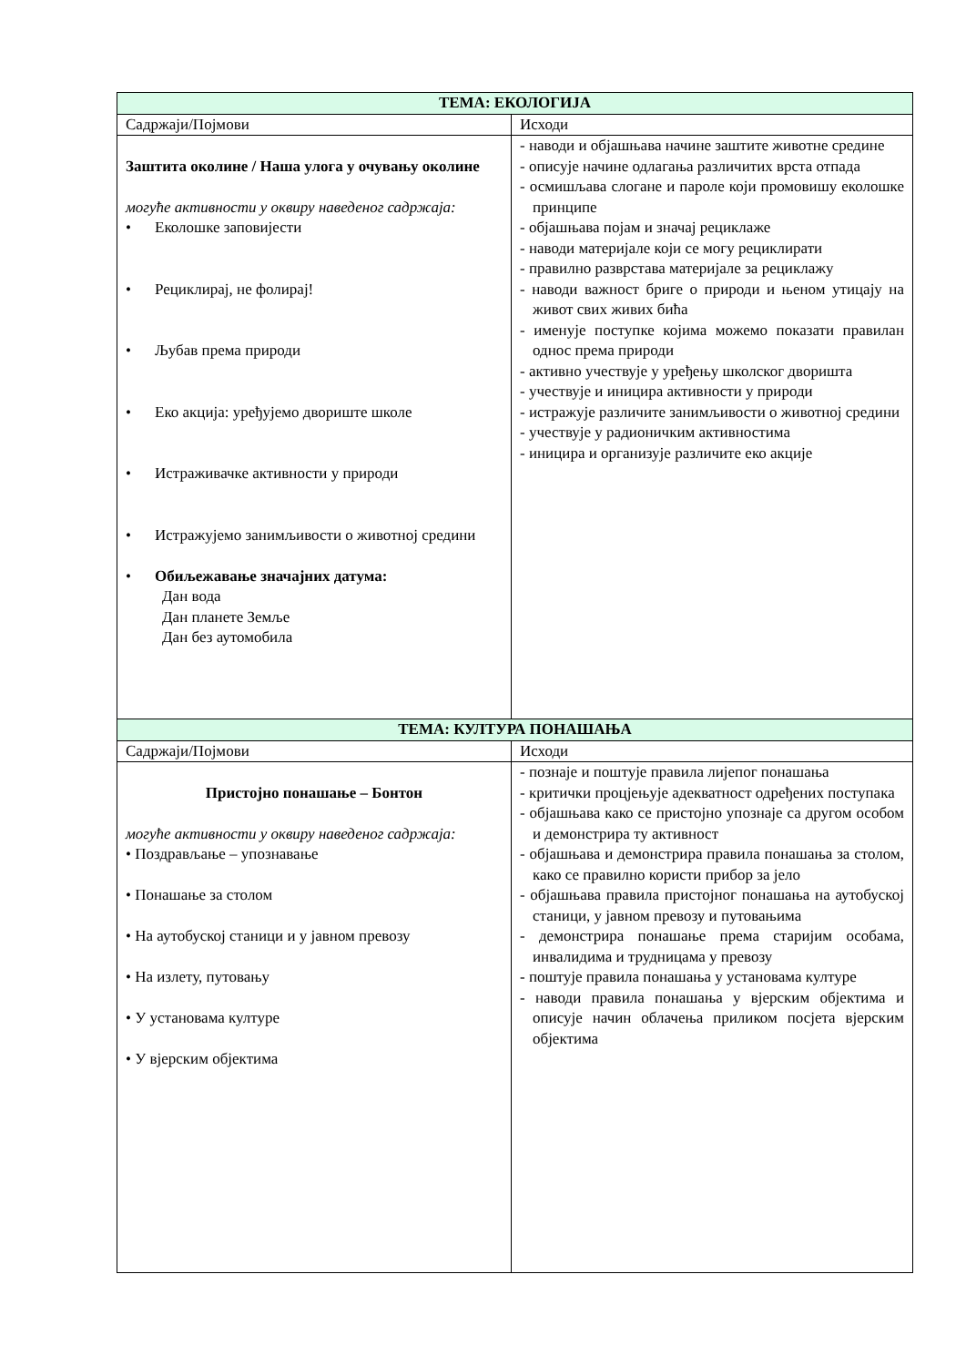| ТЕМА: ЕКОЛОГИЈА | |
| --- | --- |
| Садржаји/Појмови | Исходи |
| Заштита околине / Наша улога у очувању околине могуће активности у оквиру наведеног садржаја: • Еколошке заповијести • Рециклирај, не фолирај! • Љубав према природи • Еко акција: уређујемо двориште школе • Истраживачке активности у природи • Истражујемо занимљивости о животној средини • Обиљежавање значајних датума: Дан вода Дан планете Земље Дан без аутомобила | - наводи и објашњава начине заштите животне средине - описује начине одлагања различитих врста отпада - осмишљава слогане и пароле који промовишу еколошке принципе - објашњава појам и значај рециклаже - наводи материјале који се могу рециклирати - правилно разврстава материјале за рециклажу - наводи важност бриге о природи и њеном утицају на живот свих живих бића - именује поступке којима можемо показати правилан однос према природи - активно учествује у уређењу школског дворишта - учествује и иницира активности у природи - истражује различите занимљивости о животној средини - учествује у радионичким активностима - иницира и организује различите еко акције |
| ТЕМА: КУЛТУРА ПОНАШАЊА | |
| Садржаји/Појмови | Исходи |
| Пристојно понашање – Бонтон могуће активности у оквиру наведеног садржаја: • Поздрављање – упознавање • Понашање за столом • На аутобуској станици и у јавном превозу • На излету, путовању • У установама културе • У вјерским објектима | - познаје и поштује правила лијепог понашања - критички процјењује адекватност одређених поступака - објашњава како се пристојно упознаје са другом особом и демонстрира ту активност - објашњава и демонстрира правила понашања за столом, како се правилно користи прибор за јело - објашњава правила пристојног понашања на аутобуској станици, у јавном превозу и путовањима - демонстрира понашање према старијим особама, инвалидима и трудницама у превозу - поштује правила понашања у установама културе - наводи правила понашања у вјерским објектима и описује начин облачења приликом посјета вјерским објектима |